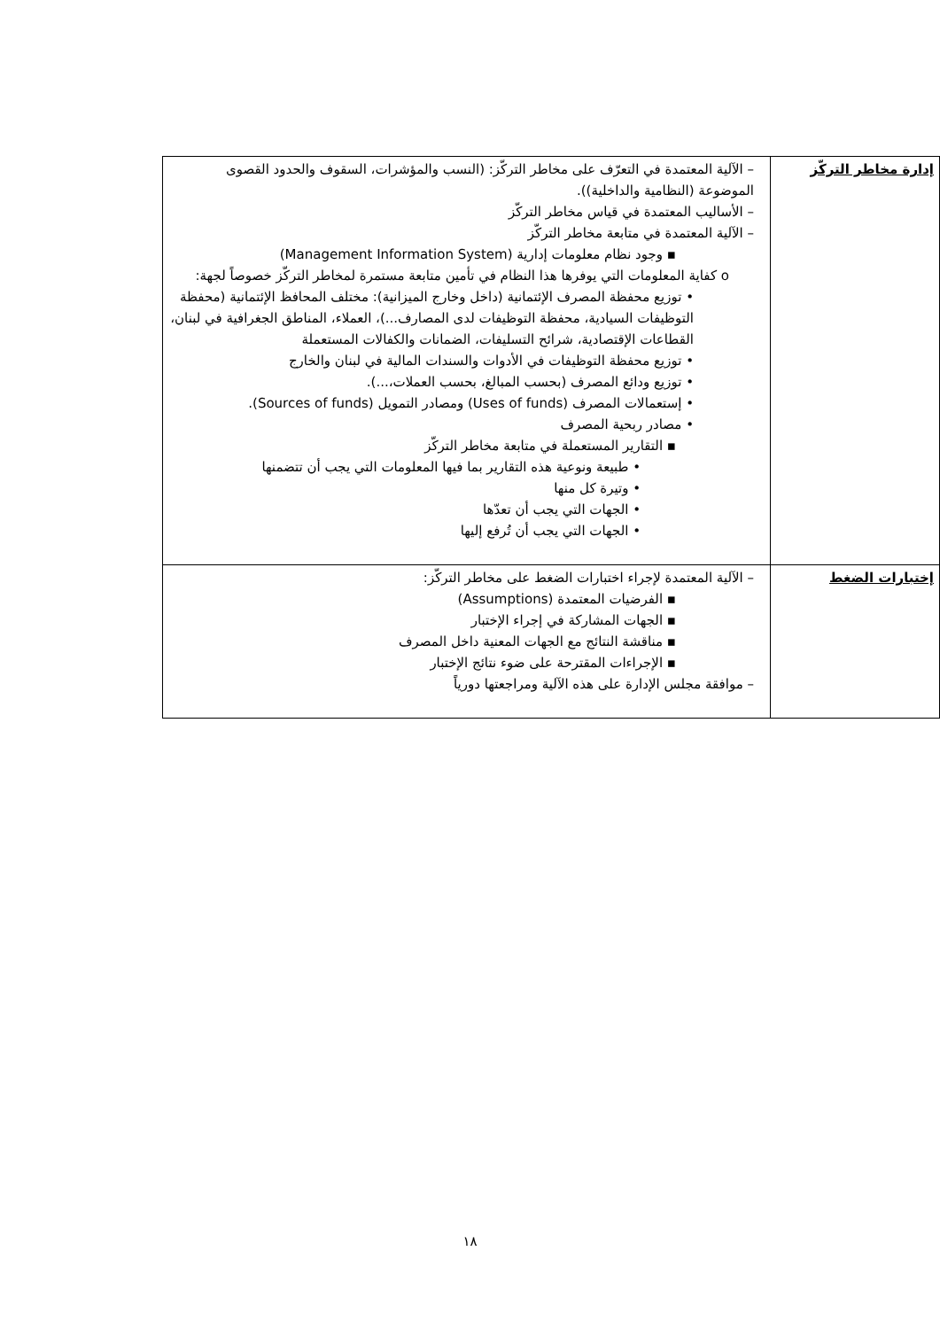| إدارة مخاطر التركّز | – الآلية المعتمدة في التعرّف على مخاطر التركّز: (النسب والمؤشرات، السقوف والحدود القصوى الموضوعة (النظامية والداخلية)). – الأساليب المعتمدة في قياس مخاطر التركّز – الآلية المعتمدة في متابعة مخاطر التركّز ▪ وجود نظام معلومات إدارية (Management Information System) o كفاية المعلومات التي يوفرها هذا النظام في تأمين متابعة مستمرة لمخاطر التركّز خصوصاً لجهة: • توزيع محفظة المصرف الإئتمانية (داخل وخارج الميزانية): مختلف المحافظ الإئتمانية (محفظة التوظيفات السيادية، محفظة التوظيفات لدى المصارف...)، العملاء، المناطق الجغرافية في لبنان، القطاعات الإقتصادية، شرائح التسليفات، الضمانات والكفالات المستعملة • توزيع محفظة التوظيفات في الأدوات والسندات المالية في لبنان والخارج • توزيع ودائع المصرف (بحسب المبالغ، بحسب العملات،...). • إستعمالات المصرف (Uses of funds) ومصادر التمويل (Sources of funds). • مصادر ربحية المصرف ▪ التقارير المستعملة في متابعة مخاطر التركّز • طبيعة ونوعية هذه التقارير بما فيها المعلومات التي يجب أن تتضمنها • وتيرة كل منها • الجهات التي يجب أن تعدّها • الجهات التي يجب أن تُرفع إليها |
| إختبارات الضغط | – الآلية المعتمدة لإجراء اختبارات الضغط على مخاطر التركّز: ▪ الفرضيات المعتمدة (Assumptions) ▪ الجهات المشاركة في إجراء الإختبار ▪ مناقشة النتائج مع الجهات المعنية داخل المصرف ▪ الإجراءات المقترحة على ضوء نتائج الإختبار – موافقة مجلس الإدارة على هذه الآلية ومراجعتها دورياً |
١٨